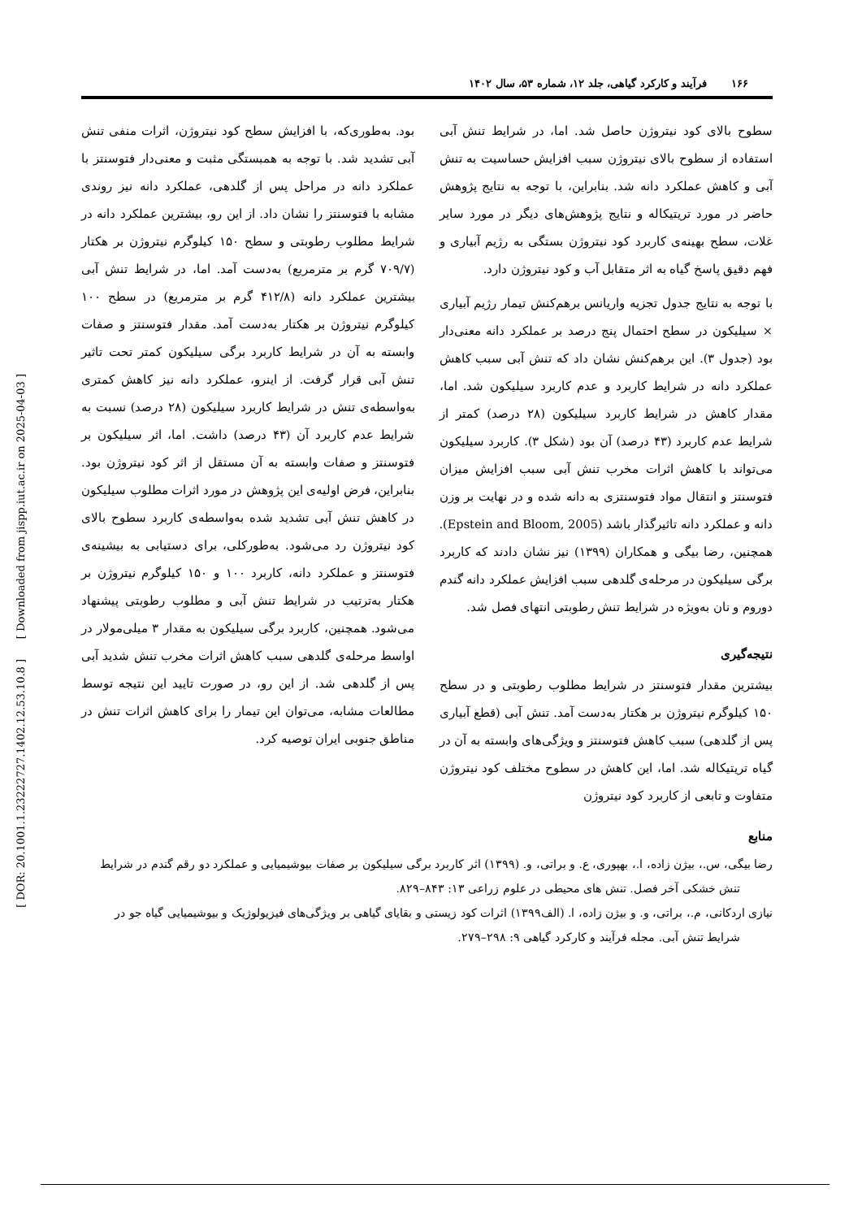۱۶۶ فرآیند و کارکرد گیاهی، جلد ۱۲، شماره ۵۳، سال ۱۴۰۲
سطوح بالای کود نیتروژن حاصل شد. اما، در شرایط تنش آبی استفاده از سطوح بالای نیتروژن سبب افزایش حساسیت به تنش آبی و کاهش عملکرد دانه شد. بنابراین، با توجه به نتایج پژوهش حاضر در مورد تریتیکاله و نتایج پژوهش‌های دیگر در مورد سایر غلات، سطح بهینه‌ی کاربرد کود نیتروژن بستگی به رژیم آبیاری و فهم دقیق پاسخ گیاه به اثر متقابل آب و کود نیتروژن دارد.
با توجه به نتایج جدول تجزیه واریانس برهم‌کنش تیمار رژیم آبیاری × سیلیکون در سطح احتمال پنج درصد بر عملکرد دانه معنی‌دار بود (جدول ۳). این برهم‌کنش نشان داد که تنش آبی سبب کاهش عملکرد دانه در شرایط کاربرد و عدم کاربرد سیلیکون شد. اما، مقدار کاهش در شرایط کاربرد سیلیکون (۲۸ درصد) کمتر از شرایط عدم کاربرد (۴۳ درصد) آن بود (شکل ۳). کاربرد سیلیکون می‌تواند با کاهش اثرات مخرب تنش آبی سبب افزایش میزان فتوسنتز و انتقال مواد فتوسنتزی به دانه شده و در نهایت بر وزن دانه و عملکرد دانه تاثیرگذار باشد (Epstein and Bloom, 2005). همچنین، رضا بیگی و همکاران (۱۳۹۹) نیز نشان دادند که کاربرد برگی سیلیکون در مرحله‌ی گلدهی سبب افزایش عملکرد دانه گندم دوروم و نان به‌ویژه در شرایط تنش رطوبتی انتهای فصل شد.
نتیجه‌گیری
بیشترین مقدار فتوسنتز در شرایط مطلوب رطوبتی و در سطح ۱۵۰ کیلوگرم نیتروژن بر هکتار به‌دست آمد. تنش آبی (قطع آبیاری پس از گلدهی) سبب کاهش فتوسنتز و ویژگی‌های وابسته به آن در گیاه تریتیکاله شد. اما، این کاهش در سطوح مختلف کود نیتروژن متفاوت و تابعی از کاربرد کود نیتروژن
بود. به‌طوری‌که، با افزایش سطح کود نیتروژن، اثرات منفی تنش آبی تشدید شد. با توجه به همبستگی مثبت و معنی‌دار فتوسنتز با عملکرد دانه در مراحل پس از گلدهی، عملکرد دانه نیز روندی مشابه با فتوسنتز را نشان داد. از این رو، بیشترین عملکرد دانه در شرایط مطلوب رطوبتی و سطح ۱۵۰ کیلوگرم نیتروژن بر هکتار (۷۰۹/۷ گرم بر مترمربع) به‌دست آمد. اما، در شرایط تنش آبی بیشترین عملکرد دانه (۴۱۲/۸ گرم بر مترمربع) در سطح ۱۰۰ کیلوگرم نیتروژن بر هکتار به‌دست آمد. مقدار فتوسنتز و صفات وابسته به آن در شرایط کاربرد برگی سیلیکون کمتر تحت تاثیر تنش آبی قرار گرفت. از اینرو، عملکرد دانه نیز کاهش کمتری به‌واسطه‌ی تنش در شرایط کاربرد سیلیکون (۲۸ درصد) نسبت به شرایط عدم کاربرد آن (۴۳ درصد) داشت. اما، اثر سیلیکون بر فتوسنتز و صفات وابسته به آن مستقل از اثر کود نیتروژن بود. بنابراین، فرض اولیه‌ی این پژوهش در مورد اثرات مطلوب سیلیکون در کاهش تنش آبی تشدید شده به‌واسطه‌ی کاربرد سطوح بالای کود نیتروژن رد می‌شود. به‌طورکلی، برای دستیابی به بیشینه‌ی فتوسنتز و عملکرد دانه، کاربرد ۱۰۰ و ۱۵۰ کیلوگرم نیتروژن بر هکتار به‌ترتیب در شرایط تنش آبی و مطلوب رطوبتی پیشنهاد می‌شود. همچنین، کاربرد برگی سیلیکون به مقدار ۳ میلی‌مولار در اواسط مرحله‌ی گلدهی سبب کاهش اثرات مخرب تنش شدید آبی پس از گلدهی شد. از این رو، در صورت تایید این نتیجه توسط مطالعات مشابه، می‌توان این تیمار را برای کاهش اثرات تنش در مناطق جنوبی ایران توصیه کرد.
منابع
رضا بیگی، س.، بیژن زاده، ا.، بهپوری، ع. و براتی، و. (۱۳۹۹) اثر کاربرد برگی سیلیکون بر صفات بیوشیمیایی و عملکرد دو رقم گندم در شرایط تنش خشکی آخر فصل. تنش های محیطی در علوم زراعی ۱۳: ۸۴۳–۸۲۹.
نیازی اردکانی، م.، براتی، و. و بیژن زاده، ا. (الف۱۳۹۹) اثرات کود زیستی و بقایای گیاهی بر ویژگی‌های فیزیولوژیک و بیوشیمیایی گیاه جو در شرایط تنش آبی. مجله فرآیند و کارکرد گیاهی ۹: ۲۹۸–۲۷۹.
[ DOR: 20.1001.1.23222727.1402.12.53.10.8 ] [ Downloaded from jispp.iut.ac.ir on 2025-04-03 ]